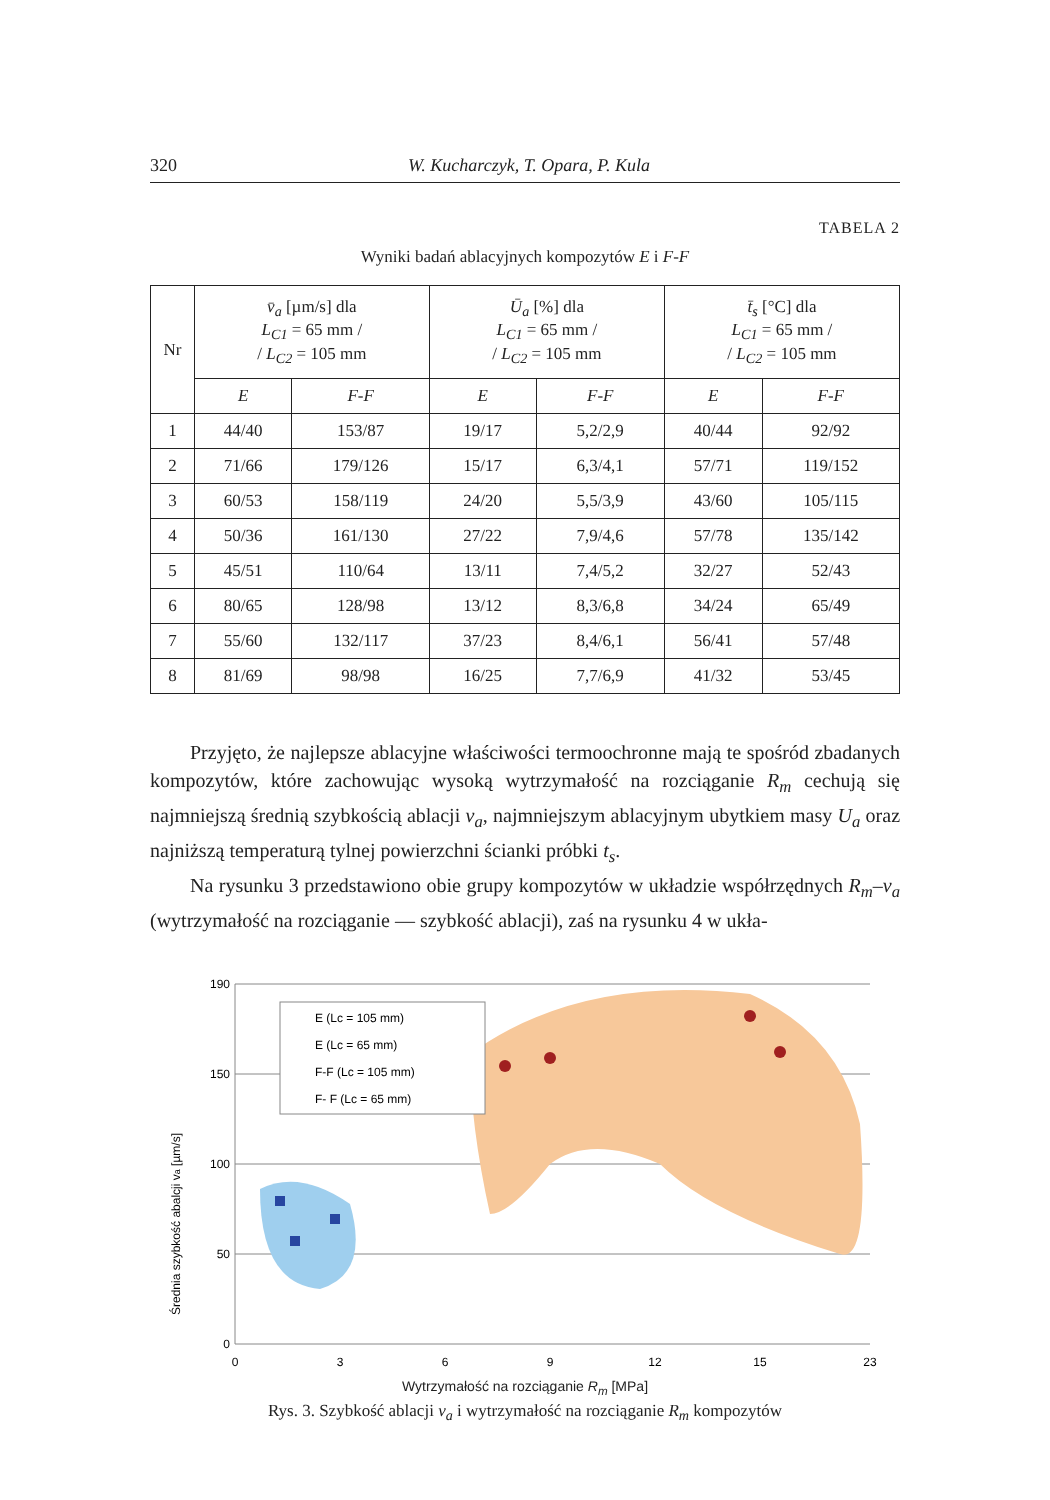320 W. Kucharczyk, T. Opara, P. Kula
TABELA 2
Wyniki badań ablacyjnych kompozytów E i F-F
| Nr | v̄<sub>a</sub> [µm/s] dla L<sub>C1</sub> = 65 mm / / L<sub>C2</sub> = 105 mm | | Ū<sub>a</sub> [%] dla L<sub>C1</sub> = 65 mm / / L<sub>C2</sub> = 105 mm | | t̄<sub>s</sub> [°C] dla L<sub>C1</sub> = 65 mm / / L<sub>C2</sub> = 105 mm | |
| --- | --- | --- | --- | --- | --- | --- |
| | E | F-F | E | F-F | E | F-F |
| 1 | 44/40 | 153/87 | 19/17 | 5,2/2,9 | 40/44 | 92/92 |
| 2 | 71/66 | 179/126 | 15/17 | 6,3/4,1 | 57/71 | 119/152 |
| 3 | 60/53 | 158/119 | 24/20 | 5,5/3,9 | 43/60 | 105/115 |
| 4 | 50/36 | 161/130 | 27/22 | 7,9/4,6 | 57/78 | 135/142 |
| 5 | 45/51 | 110/64 | 13/11 | 7,4/5,2 | 32/27 | 52/43 |
| 6 | 80/65 | 128/98 | 13/12 | 8,3/6,8 | 34/24 | 65/49 |
| 7 | 55/60 | 132/117 | 37/23 | 8,4/6,1 | 56/41 | 57/48 |
| 8 | 81/69 | 98/98 | 16/25 | 7,7/6,9 | 41/32 | 53/45 |
Przyjęto, że najlepsze ablacyjne właściwości termoochronne mają te spośród zbadanych kompozytów, które zachowując wysoką wytrzymałość na rozciąganie R<sub>m</sub> cechują się najmniejszą średnią szybkością ablacji v<sub>a</sub>, najmniejszym ablacyjnym ubytkiem masy U<sub>a</sub> oraz najniższą temperaturą tylnej powierzchni ścianki próbki t<sub>s</sub>.
Na rysunku 3 przedstawiono obie grupy kompozytów w układzie współrzędnych R<sub>m</sub>–v<sub>a</sub> (wytrzymałość na rozciąganie — szybkość ablacji), zaś na rysunku 4 w ukła-
Średnia szybkość abalcji va [µm/s]
E (Lc = 105 mm)
E (Lc = 65 mm)
F-F (Lc = 105 mm)
F- F (Lc = 65 mm)
190
150
100
50
0
0
3
6
9
12
15
23
Wytrzymałość na rozciąganie R<sub>m</sub> [MPa]
Rys. 3. Szybkość ablacji v<sub>a</sub> i wytrzymałość na rozciąganie R<sub>m</sub> kompozytów